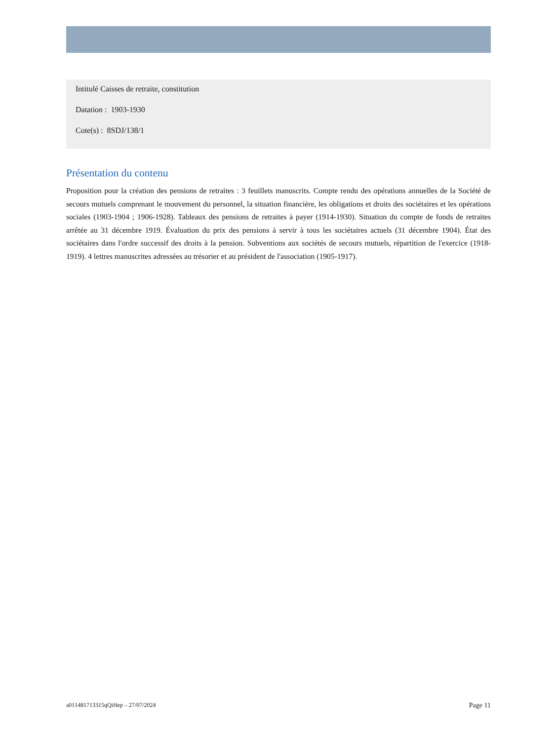Intitulé Caisses de retraite, constitution
Datation : 1903-1930
Cote(s) : 8SDJ/138/1
Présentation du contenu
Proposition pour la création des pensions de retraites : 3 feuillets manuscrits. Compte rendu des opérations annuelles de la Société de secours mutuels comprenant le mouvement du personnel, la situation financière, les obligations et droits des sociétaires et les opérations sociales (1903-1904 ; 1906-1928). Tableaux des pensions de retraites à payer (1914-1930). Situation du compte de fonds de retraites arrêtée au 31 décembre 1919. Évaluation du prix des pensions à servir à tous les sociétaires actuels (31 décembre 1904). État des sociétaires dans l'ordre successif des droits à la pension. Subventions aux sociétés de secours mutuels, répartition de l'exercice (1918-1919). 4 lettres manuscrites adressées au trésorier et au président de l'association (1905-1917).
a011481713315qQiHep – 27/07/2024 Page 11